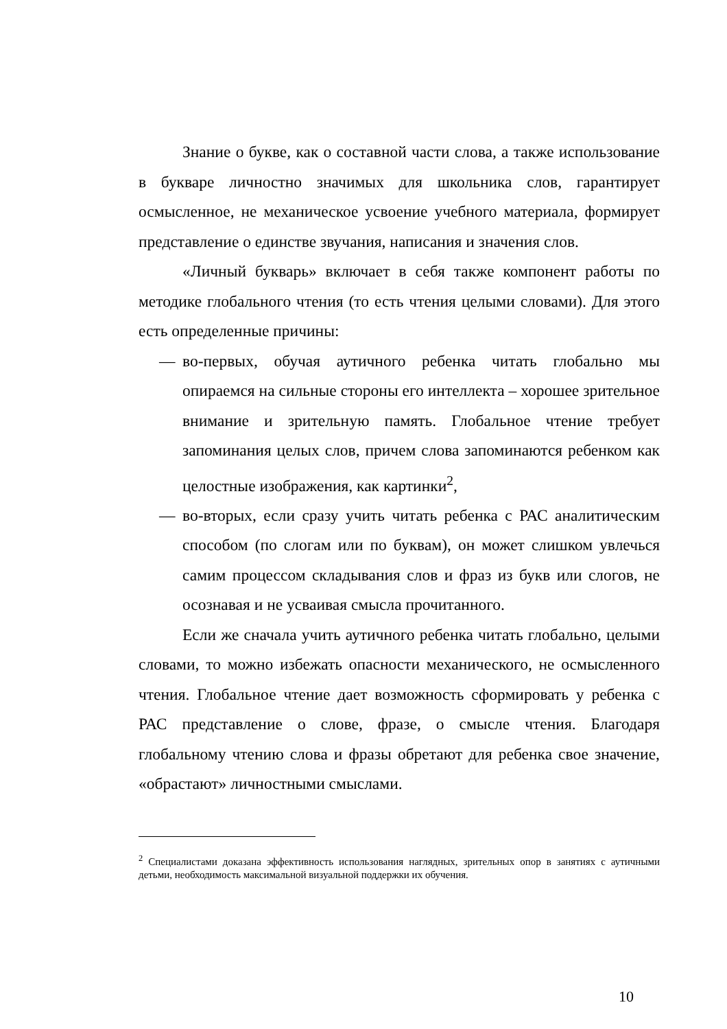Знание о букве, как о составной части слова, а также использование в букваре личностно значимых для школьника слов, гарантирует осмысленное, не механическое усвоение учебного материала, формирует представление о единстве звучания, написания и значения слов.
«Личный букварь» включает в себя также компонент работы по методике глобального чтения (то есть чтения целыми словами). Для этого есть определенные причины:
— во-первых, обучая аутичного ребенка читать глобально мы опираемся на сильные стороны его интеллекта – хорошее зрительное внимание и зрительную память. Глобальное чтение требует запоминания целых слов, причем слова запоминаются ребенком как целостные изображения, как картинки<sup>2</sup>,
— во-вторых, если сразу учить читать ребенка с РАС аналитическим способом (по слогам или по буквам), он может слишком увлечься самим процессом складывания слов и фраз из букв или слогов, не осознавая и не усваивая смысла прочитанного.
Если же сначала учить аутичного ребенка читать глобально, целыми словами, то можно избежать опасности механического, не осмысленного чтения. Глобальное чтение дает возможность сформировать у ребенка с РАС представление о слове, фразе, о смысле чтения. Благодаря глобальному чтению слова и фразы обретают для ребенка свое значение, «обрастают» личностными смыслами.
<sup>2</sup> Специалистами доказана эффективность использования наглядных, зрительных опор в занятиях с аутичными детьми, необходимость максимальной визуальной поддержки их обучения.
10